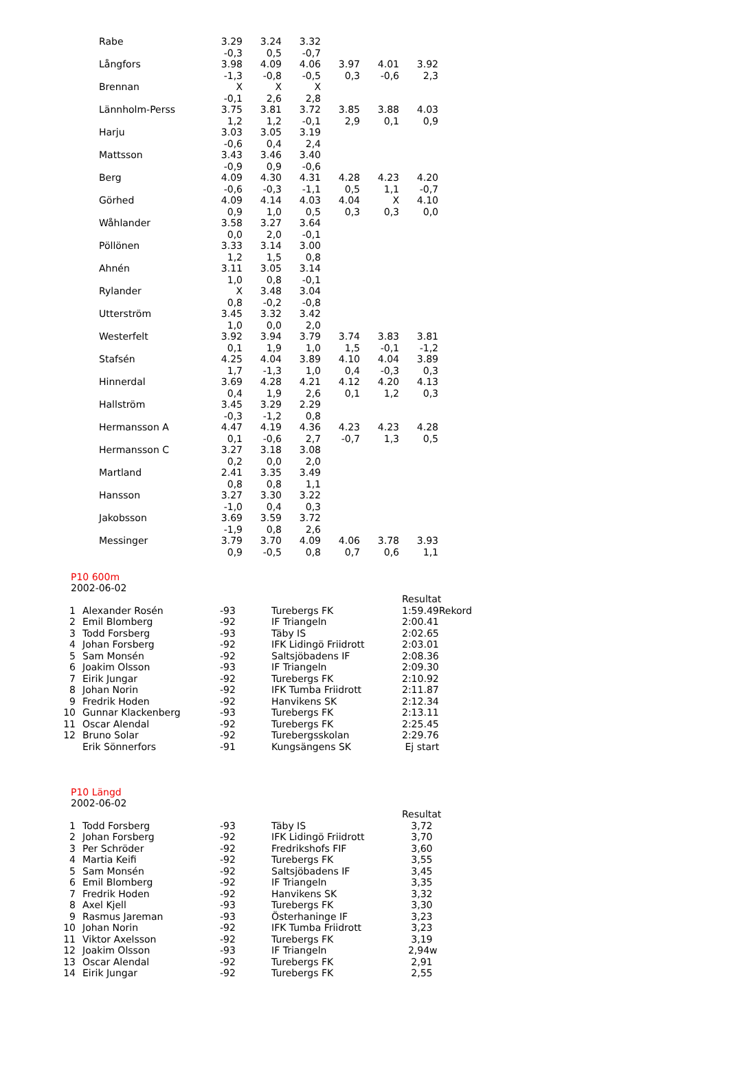| Rabe | 3.29 | 3.24 | 3.32 | | | |
| | -0,3 | 0,5 | -0,7 | | | |
| Långfors | 3.98 | 4.09 | 4.06 | 3.97 | 4.01 | 3.92 |
| | -1,3 | -0,8 | -0,5 | 0,3 | -0,6 | 2,3 |
| Brennan | X | X | X | | | |
| | -0,1 | 2,6 | 2,8 | | | |
| Lännholm-Perss | 3.75 | 3.81 | 3.72 | 3.85 | 3.88 | 4.03 |
| | 1,2 | 1,2 | -0,1 | 2,9 | 0,1 | 0,9 |
| Harju | 3.03 | 3.05 | 3.19 | | | |
| | -0,6 | 0,4 | 2,4 | | | |
| Mattsson | 3.43 | 3.46 | 3.40 | | | |
| | -0,9 | 0,9 | -0,6 | | | |
| Berg | 4.09 | 4.30 | 4.31 | 4.28 | 4.23 | 4.20 |
| | -0,6 | -0,3 | -1,1 | 0,5 | 1,1 | -0,7 |
| Görhed | 4.09 | 4.14 | 4.03 | 4.04 | X | 4.10 |
| | 0,9 | 1,0 | 0,5 | 0,3 | 0,3 | 0,0 |
| Wåhlander | 3.58 | 3.27 | 3.64 | | | |
| | 0,0 | 2,0 | -0,1 | | | |
| Pöllönen | 3.33 | 3.14 | 3.00 | | | |
| | 1,2 | 1,5 | 0,8 | | | |
| Ahnén | 3.11 | 3.05 | 3.14 | | | |
| | 1,0 | 0,8 | -0,1 | | | |
| Rylander | X | 3.48 | 3.04 | | | |
| | 0,8 | -0,2 | -0,8 | | | |
| Utterström | 3.45 | 3.32 | 3.42 | | | |
| | 1,0 | 0,0 | 2,0 | | | |
| Westerfelt | 3.92 | 3.94 | 3.79 | 3.74 | 3.83 | 3.81 |
| | 0,1 | 1,9 | 1,0 | 1,5 | -0,1 | -1,2 |
| Stafsén | 4.25 | 4.04 | 3.89 | 4.10 | 4.04 | 3.89 |
| | 1,7 | -1,3 | 1,0 | 0,4 | -0,3 | 0,3 |
| Hinnerdal | 3.69 | 4.28 | 4.21 | 4.12 | 4.20 | 4.13 |
| | 0,4 | 1,9 | 2,6 | 0,1 | 1,2 | 0,3 |
| Hallström | 3.45 | 3.29 | 2.29 | | | |
| | -0,3 | -1,2 | 0,8 | | | |
| Hermansson A | 4.47 | 4.19 | 4.36 | 4.23 | 4.23 | 4.28 |
| | 0,1 | -0,6 | 2,7 | -0,7 | 1,3 | 0,5 |
| Hermansson C | 3.27 | 3.18 | 3.08 | | | |
| | 0,2 | 0,0 | 2,0 | | | |
| Martland | 2.41 | 3.35 | 3.49 | | | |
| | 0,8 | 0,8 | 1,1 | | | |
| Hansson | 3.27 | 3.30 | 3.22 | | | |
| | -1,0 | 0,4 | 0,3 | | | |
| Jakobsson | 3.69 | 3.59 | 3.72 | | | |
| | -1,9 | 0,8 | 2,6 | | | |
| Messinger | 3.79 | 3.70 | 4.09 | 4.06 | 3.78 | 3.93 |
| | 0,9 | -0,5 | 0,8 | 0,7 | 0,6 | 1,1 |
P10 600m
2002-06-02
| | | | | Resultat |
| 1 | Alexander Rosén | -93 | Turebergs FK | 1:59.49Rekord |
| 2 | Emil Blomberg | -92 | IF Triangeln | 2:00.41 |
| 3 | Todd Forsberg | -93 | Täby IS | 2:02.65 |
| 4 | Johan Forsberg | -92 | IFK Lidingö Friidrott | 2:03.01 |
| 5 | Sam Monsén | -92 | Saltsjöbadens IF | 2:08.36 |
| 6 | Joakim Olsson | -93 | IF Triangeln | 2:09.30 |
| 7 | Eirik Jungar | -92 | Turebergs FK | 2:10.92 |
| 8 | Johan Norin | -92 | IFK Tumba Friidrott | 2:11.87 |
| 9 | Fredrik Hoden | -92 | Hanvikens SK | 2:12.34 |
| 10 | Gunnar Klackenberg | -93 | Turebergs FK | 2:13.11 |
| 11 | Oscar Alendal | -92 | Turebergs FK | 2:25.45 |
| 12 | Bruno Solar | -92 | Turebergsskolan | 2:29.76 |
| | Erik Sönnerfors | -91 | Kungsängens SK | Ej start |
P10 Längd
2002-06-02
| | | | | Resultat |
| 1 | Todd Forsberg | -93 | Täby IS | 3,72 |
| 2 | Johan Forsberg | -92 | IFK Lidingö Friidrott | 3,70 |
| 3 | Per Schröder | -92 | Fredrikshofs FIF | 3,60 |
| 4 | Martia Keifi | -92 | Turebergs FK | 3,55 |
| 5 | Sam Monsén | -92 | Saltsjöbadens IF | 3,45 |
| 6 | Emil Blomberg | -92 | IF Triangeln | 3,35 |
| 7 | Fredrik Hoden | -92 | Hanvikens SK | 3,32 |
| 8 | Axel Kjell | -93 | Turebergs FK | 3,30 |
| 9 | Rasmus Jareman | -93 | Österhaninge IF | 3,23 |
| 10 | Johan Norin | -92 | IFK Tumba Friidrott | 3,23 |
| 11 | Viktor Axelsson | -92 | Turebergs FK | 3,19 |
| 12 | Joakim Olsson | -93 | IF Triangeln | 2,94w |
| 13 | Oscar Alendal | -92 | Turebergs FK | 2,91 |
| 14 | Eirik Jungar | -92 | Turebergs FK | 2,55 |